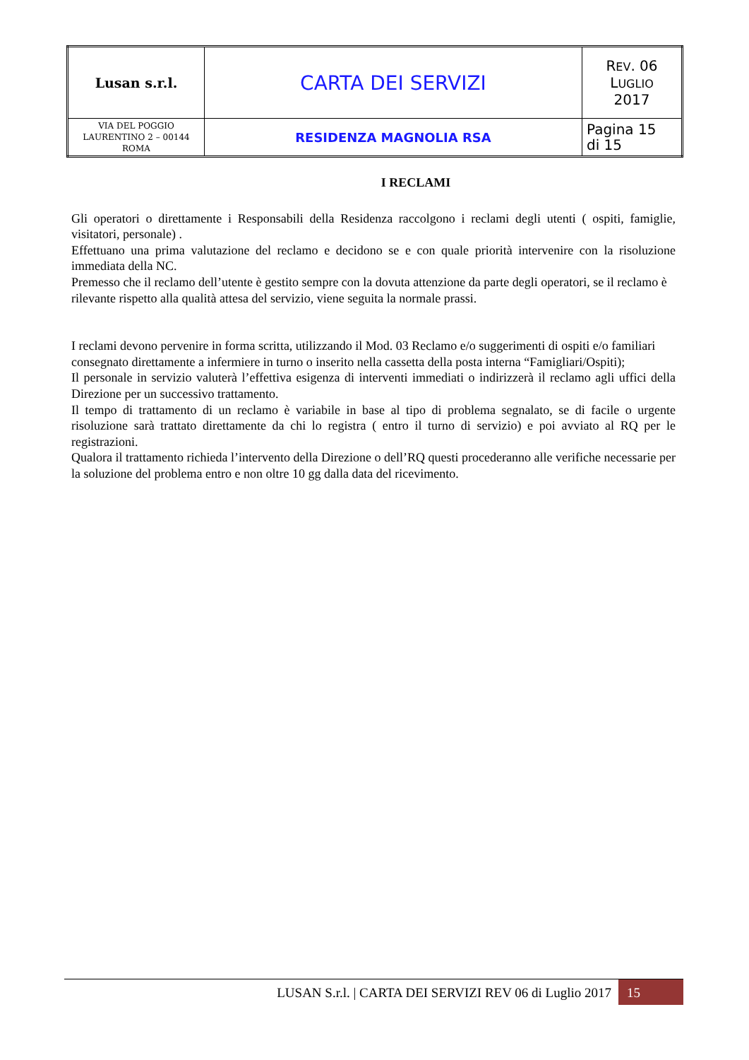| Lusan s.r.l. | CARTA DEI SERVIZI | R EV . 06 L UGLIO 2017 |
| VIA DEL POGGIO LAURENTINO 2 – 00144 ROMA | RESIDENZA MAGNOLIA RSA | Pagina 15 di 15 |
I RECLAMI
Gli operatori o direttamente i Responsabili della Residenza raccolgono i reclami degli utenti ( ospiti, famiglie, visitatori, personale) .
Effettuano una prima valutazione del reclamo e decidono se e con quale priorità intervenire con la risoluzione immediata della NC.
Premesso che il reclamo dell’utente è gestito sempre con la dovuta attenzione da parte degli operatori, se il reclamo è rilevante rispetto alla qualità attesa del servizio, viene seguita la normale prassi.
I reclami devono pervenire in forma scritta, utilizzando il Mod. 03 Reclamo e/o suggerimenti di ospiti e/o familiari consegnato direttamente a infermiere in turno o inserito nella cassetta della posta interna “Famigliari/Ospiti);
Il personale in servizio valuterà l’effettiva esigenza di interventi immediati o indirizzerà il reclamo agli uffici della Direzione per un successivo trattamento.
Il tempo di trattamento di un reclamo è variabile in base al tipo di problema segnalato, se di facile o urgente risoluzione sarà trattato direttamente da chi lo registra ( entro il turno di servizio) e poi avviato al RQ per le registrazioni.
Qualora il trattamento richieda l’intervento della Direzione o dell’RQ questi procederanno alle verifiche necessarie per la soluzione del problema entro e non oltre 10 gg dalla data del ricevimento.
LUSAN S.r.l. | CARTA DEI SERVIZI REV 06 di Luglio 2017 15